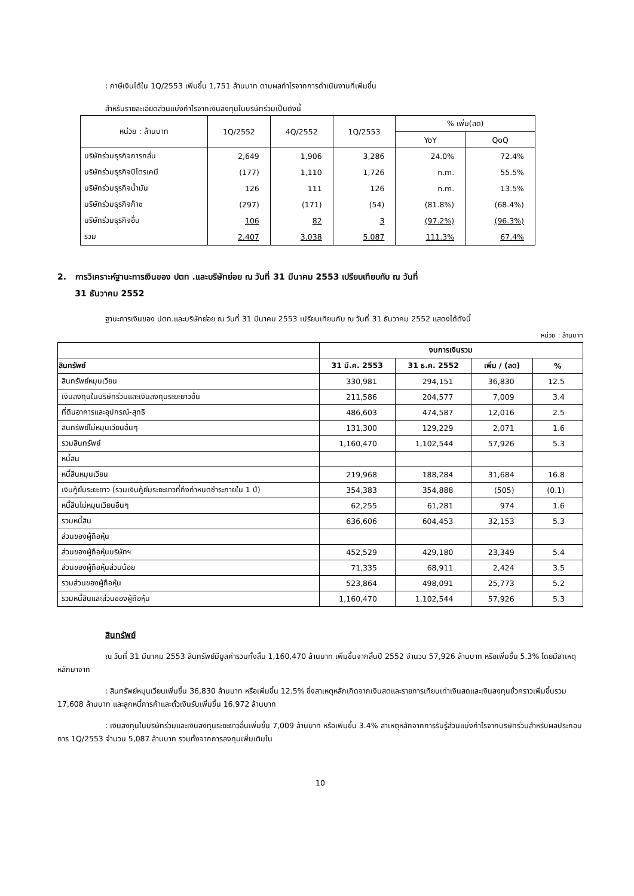: ภาษีเงินได้ใน 1Q/2553 เพิ่มขึ้น 1,751 ล้านบาท ตามผลกำไรจากการดำเนินงานที่เพิ่มขึ้น
สำหรับรายละเอียดส่วนแบ่งกำไรจากเงินลงทุนในบริษัทร่วมเป็นดังนี้
| หน่วย : ล้านบาท | 1Q/2552 | 4Q/2552 | 1Q/2553 | % เพิ่ม(ลด) | |
| --- | --- | --- | --- | --- | --- |
| | | | | YoY | QoQ |
| บริษัทร่วมธุรกิจการกลั่น | 2,649 | 1,906 | 3,286 | 24.0% | 72.4% |
| บริษัทร่วมธุรกิจปิโตรเคมี | (177) | 1,110 | 1,726 | n.m. | 55.5% |
| บริษัทร่วมธุรกิจน้ำมัน | 126 | 111 | 126 | n.m. | 13.5% |
| บริษัทร่วมธุรกิจก๊าซ | (297) | (171) | (54) | (81.8%) | (68.4%) |
| บริษัทร่วมธุรกิจอื่น | 106 | 82 | 3 | (97.2%) | (96.3%) |
| รวม | 2,407 | 3,038 | 5,087 | 111.3% | 67.4% |
2. การวิเคราะห์ฐานะการเงินของ ปตท .และบริษัทย่อย ณ วันที่ 31 มีนาคม 2553 เปรียบเทียบกับ ณ วันที่
31 ธันวาคม 2552
ฐานะการเงินของ ปตท.และบริษัทย่อย ณ วันที่ 31 มีนาคม 2553 เปรียบเทียบกับ ณ วันที่ 31 ธันวาคม 2552 แสดงได้ดังนี้
หน่วย : ล้านบาท
| | งบการเงินรวม | | | |
| --- | --- | --- | --- | --- |
| สินทรัพย์ | 31 มี.ค. 2553 | 31 ธ.ค. 2552 | เพิ่ม / (ลด) | % |
| สินทรัพย์หมุนเวียน | 330,981 | 294,151 | 36,830 | 12.5 |
| เงินลงทุนในบริษัทร่วมและเงินลงทุนระยะยาวอื่น | 211,586 | 204,577 | 7,009 | 3.4 |
| ที่ดินอาคารและอุปกรณ์-สุทธิ | 486,603 | 474,587 | 12,016 | 2.5 |
| สินทรัพย์ไม่หมุนเวียนอื่นๆ | 131,300 | 129,229 | 2,071 | 1.6 |
| รวมสินทรัพย์ | 1,160,470 | 1,102,544 | 57,926 | 5.3 |
| หนี้สิน | | | | |
| หนี้สินหมุนเวียน | 219,968 | 188,284 | 31,684 | 16.8 |
| เงินกู้ยืมระยะยาว (รวมเงินกู้ยืมระยะยาวที่ถึงกำหนดชำระภายใน 1 ปี) | 354,383 | 354,888 | (505) | (0.1) |
| หนี้สินไม่หมุนเวียนอื่นๆ | 62,255 | 61,281 | 974 | 1.6 |
| รวมหนี้สิน | 636,606 | 604,453 | 32,153 | 5.3 |
| ส่วนของผู้ถือหุ้น | | | | |
| ส่วนของผู้ถือหุ้นบริษัทฯ | 452,529 | 429,180 | 23,349 | 5.4 |
| ส่วนของผู้ถือหุ้นส่วนน้อย | 71,335 | 68,911 | 2,424 | 3.5 |
| รวมส่วนของผู้ถือหุ้น | 523,864 | 498,091 | 25,773 | 5.2 |
| รวมหนี้สินและส่วนของผู้ถือหุ้น | 1,160,470 | 1,102,544 | 57,926 | 5.3 |
สินทรัพย์
ณ วันที่ 31 มีนาคม 2553 สินทรัพย์มีมูลค่ารวมทั้งสิ้น 1,160,470 ล้านบาท เพิ่มขึ้นจากสิ้นปี 2552 จำนวน 57,926 ล้านบาท หรือเพิ่มขึ้น 5.3% โดยมีสาเหตุหลักมาจาก
: สินทรัพย์หมุนเวียนเพิ่มขึ้น 36,830 ล้านบาท หรือเพิ่มขึ้น 12.5% ซึ่งสาเหตุหลักเกิดจากเงินสดและรายการเทียบเท่าเงินสดและเงินลงทุนชั่วคราวเพิ่มขึ้นรวม 17,608 ล้านบาท และลูกหนี้การค้าและตั๋วเงินรับเพิ่มขึ้น 16,972 ล้านบาท
: เงินลงทุนในบริษัทร่วมและเงินลงทุนระยะยาวอื่นเพิ่มขึ้น 7,009 ล้านบาท หรือเพิ่มขึ้น 3.4% สาเหตุหลักจากการรับรู้ส่วนแบ่งกำไรจากบริษัทร่วมสำหรับผลประกอบการ 1Q/2553 จำนวน 5,087 ล้านบาท รวมทั้งจากการลงทุนเพิ่มเติมใน
10